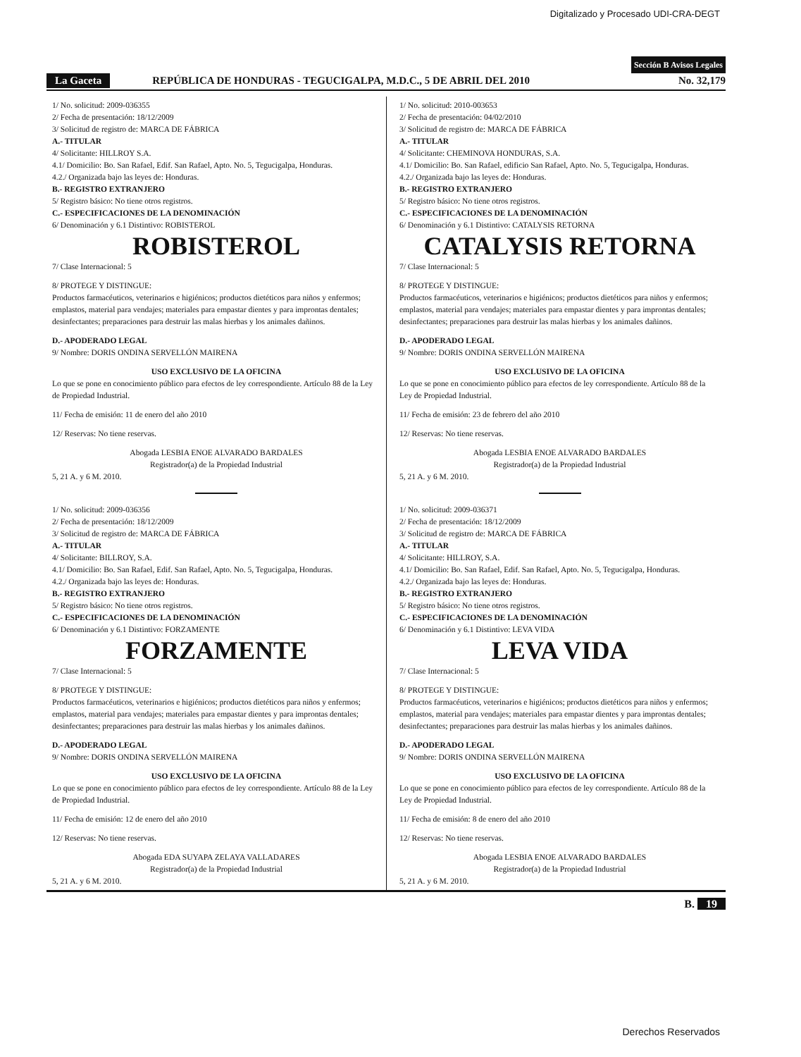Digitalizado y Procesado UDI-CRA-DEGT
Sección B Avisos Legales
La Gaceta REPÚBLICA DE HONDURAS - TEGUCIGALPA, M.D.C., 5 DE ABRIL DEL 2010 No. 32,179
1/ No. solicitud: 2009-036355
2/ Fecha de presentación: 18/12/2009
3/ Solicitud de registro de: MARCA DE FÁBRICA
A.- TITULAR
4/ Solicitante: HILLROY S.A.
4.1/ Domicilio: Bo. San Rafael, Edif. San Rafael, Apto. No. 5, Tegucigalpa, Honduras.
4.2./ Organizada bajo las leyes de: Honduras.
B.- REGISTRO EXTRANJERO
5/ Registro básico: No tiene otros registros.
C.- ESPECIFICACIONES DE LA DENOMINACIÓN
6/ Denominación y 6.1 Distintivo: ROBISTEROL
ROBISTEROL
7/ Clase Internacional: 5
8/ PROTEGE Y DISTINGUE:
Productos farmacéuticos, veterinarios e higiénicos; productos dietéticos para niños y enfermos; emplastos, material para vendajes; materiales para empastar dientes y para improntas dentales; desinfectantes; preparaciones para destruir las malas hierbas y los animales dañinos.
D.- APODERADO LEGAL
9/ Nombre: DORIS ONDINA SERVELLÓN MAIRENA
USO EXCLUSIVO DE LA OFICINA
Lo que se pone en conocimiento público para efectos de ley correspondiente. Artículo 88 de la Ley de Propiedad Industrial.
11/ Fecha de emisión: 11 de enero del año 2010
12/ Reservas: No tiene reservas.
Abogada LESBIA ENOE ALVARADO BARDALES
Registrador(a) de la Propiedad Industrial
5, 21 A. y 6 M. 2010.
1/ No. solicitud: 2009-036356
2/ Fecha de presentación: 18/12/2009
3/ Solicitud de registro de: MARCA DE FÁBRICA
A.- TITULAR
4/ Solicitante: BILLROY, S.A.
4.1/ Domicilio: Bo. San Rafael, Edif. San Rafael, Apto. No. 5, Tegucigalpa, Honduras.
4.2./ Organizada bajo las leyes de: Honduras.
B.- REGISTRO EXTRANJERO
5/ Registro básico: No tiene otros registros.
C.- ESPECIFICACIONES DE LA DENOMINACIÓN
6/ Denominación y 6.1 Distintivo: FORZAMENTE
FORZAMENTE
7/ Clase Internacional: 5
8/ PROTEGE Y DISTINGUE:
Productos farmacéuticos, veterinarios e higiénicos; productos dietéticos para niños y enfermos; emplastos, material para vendajes; materiales para empastar dientes y para improntas dentales; desinfectantes; preparaciones para destruir las malas hierbas y los animales dañinos.
D.- APODERADO LEGAL
9/ Nombre: DORIS ONDINA SERVELLÓN MAIRENA
USO EXCLUSIVO DE LA OFICINA
Lo que se pone en conocimiento público para efectos de ley correspondiente. Artículo 88 de la Ley de Propiedad Industrial.
11/ Fecha de emisión: 12 de enero del año 2010
12/ Reservas: No tiene reservas.
Abogada EDA SUYAPA ZELAYA VALLADARES
Registrador(a) de la Propiedad Industrial
5, 21 A. y 6 M. 2010.
1/ No. solicitud: 2010-003653
2/ Fecha de presentación: 04/02/2010
3/ Solicitud de registro de: MARCA DE FÁBRICA
A.- TITULAR
4/ Solicitante: CHEMINOVA HONDURAS, S.A.
4.1/ Domicilio: Bo. San Rafael, edificio San Rafael, Apto. No. 5, Tegucigalpa, Honduras.
4.2./ Organizada bajo las leyes de: Honduras.
B.- REGISTRO EXTRANJERO
5/ Registro básico: No tiene otros registros.
C.- ESPECIFICACIONES DE LA DENOMINACIÓN
6/ Denominación y 6.1 Distintivo: CATALYSIS RETORNA
CATALYSIS RETORNA
7/ Clase Internacional: 5
8/ PROTEGE Y DISTINGUE:
Productos farmacéuticos, veterinarios e higiénicos; productos dietéticos para niños y enfermos; emplastos, material para vendajes; materiales para empastar dientes y para improntas dentales; desinfectantes; preparaciones para destruir las malas hierbas y los animales dañinos.
D.- APODERADO LEGAL
9/ Nombre: DORIS ONDINA SERVELLÓN MAIRENA
USO EXCLUSIVO DE LA OFICINA
Lo que se pone en conocimiento público para efectos de ley correspondiente. Artículo 88 de la Ley de Propiedad Industrial.
11/ Fecha de emisión: 23 de febrero del año 2010
12/ Reservas: No tiene reservas.
Abogada LESBIA ENOE ALVARADO BARDALES
Registrador(a) de la Propiedad Industrial
5, 21 A. y 6 M. 2010.
1/ No. solicitud: 2009-036371
2/ Fecha de presentación: 18/12/2009
3/ Solicitud de registro de: MARCA DE FÁBRICA
A.- TITULAR
4/ Solicitante: HILLROY, S.A.
4.1/ Domicilio: Bo. San Rafael, Edif. San Rafael, Apto. No. 5, Tegucigalpa, Honduras.
4.2./ Organizada bajo las leyes de: Honduras.
B.- REGISTRO EXTRANJERO
5/ Registro básico: No tiene otros registros.
C.- ESPECIFICACIONES DE LA DENOMINACIÓN
6/ Denominación y 6.1 Distintivo: LEVA VIDA
LEVA VIDA
7/ Clase Internacional: 5
8/ PROTEGE Y DISTINGUE:
Productos farmacéuticos, veterinarios e higiénicos; productos dietéticos para niños y enfermos; emplastos, material para vendajes; materiales para empastar dientes y para improntas dentales; desinfectantes; preparaciones para destruir las malas hierbas y los animales dañinos.
D.- APODERADO LEGAL
9/ Nombre: DORIS ONDINA SERVELLÓN MAIRENA
USO EXCLUSIVO DE LA OFICINA
Lo que se pone en conocimiento público para efectos de ley correspondiente. Artículo 88 de la Ley de Propiedad Industrial.
11/ Fecha de emisión: 8 de enero del año 2010
12/ Reservas: No tiene reservas.
Abogada LESBIA ENOE ALVARADO BARDALES
Registrador(a) de la Propiedad Industrial
5, 21 A. y 6 M. 2010.
B. 19
Derechos Reservados